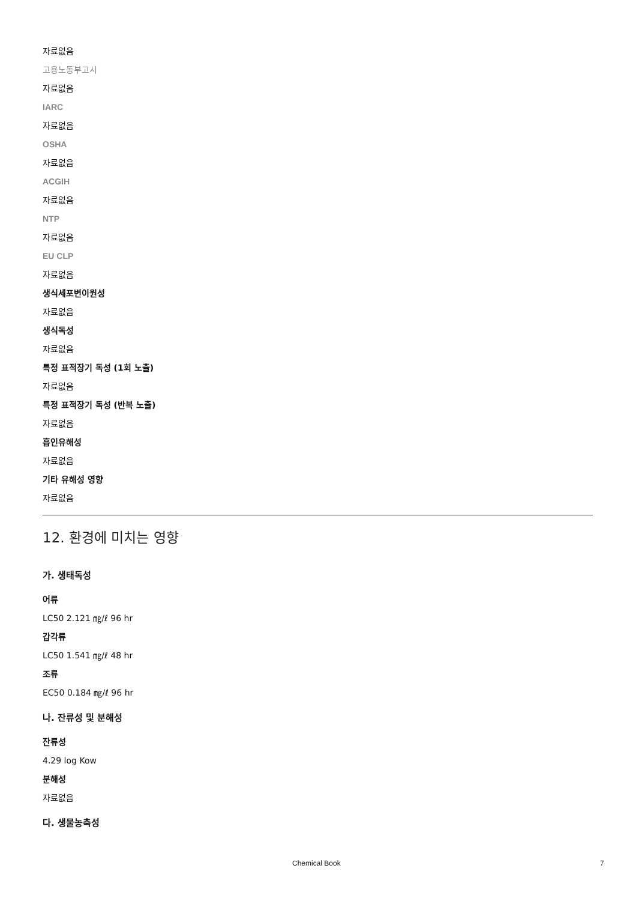자료없음
고용노동부고시
자료없음
IARC
자료없음
OSHA
자료없음
ACGIH
자료없음
NTP
자료없음
EU CLP
자료없음
생식세포변이원성
자료없음
생식독성
자료없음
특정 표적장기 독성 (1회 노출)
자료없음
특정 표적장기 독성 (반복 노출)
자료없음
흡인유해성
자료없음
기타 유해성 영향
자료없음
12. 환경에 미치는 영향
가. 생태독성
어류
LC50 2.121 ㎎/ℓ 96 hr
갑각류
LC50 1.541 ㎎/ℓ 48 hr
조류
EC50 0.184 ㎎/ℓ 96 hr
나. 잔류성 및 분해성
잔류성
4.29 log Kow
분해성
자료없음
다. 생물농축성
Chemical Book 7